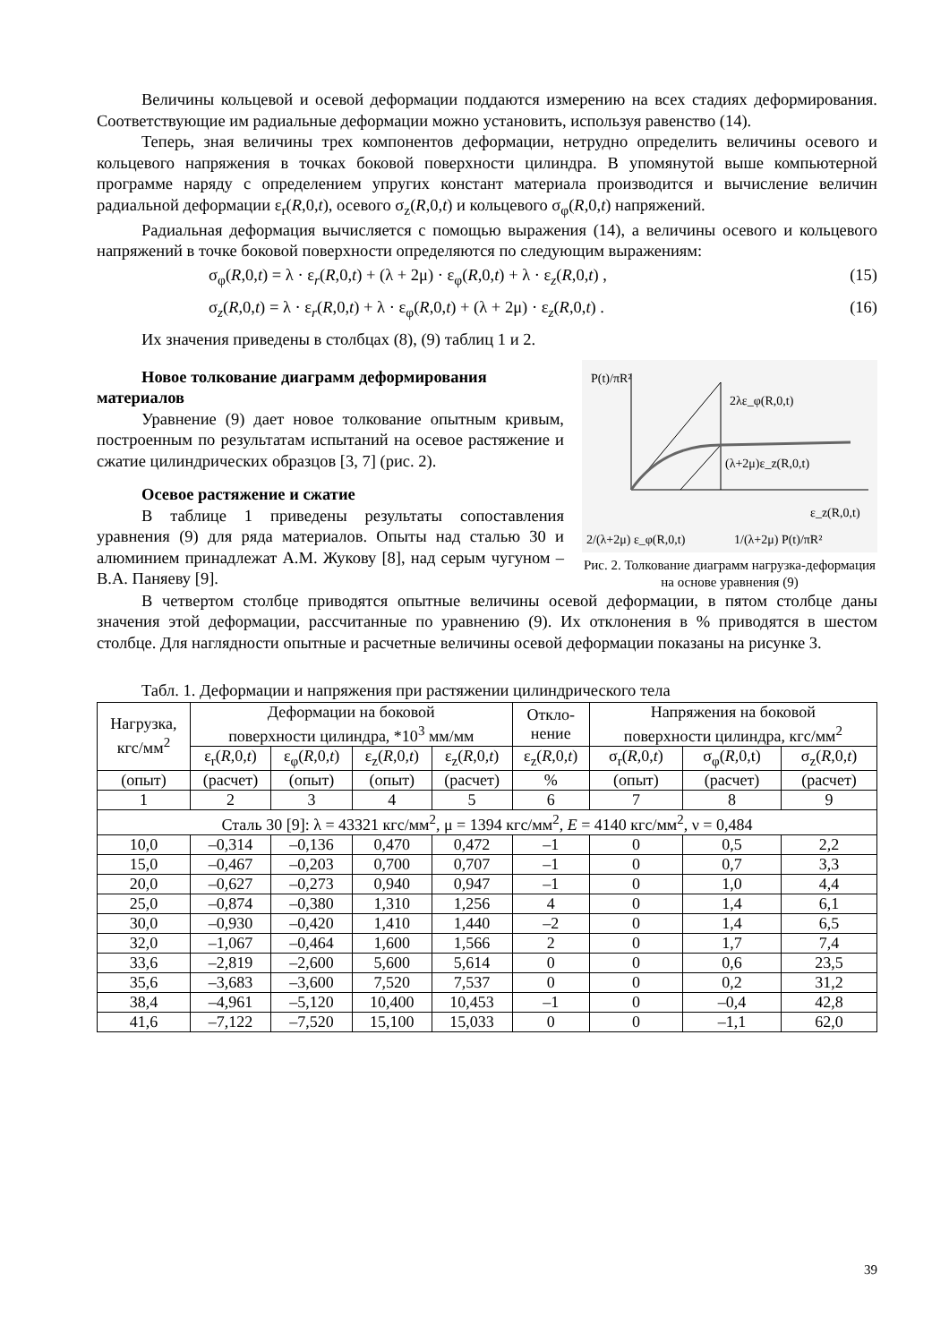Величины кольцевой и осевой деформации поддаются измерению на всех стадиях деформирования. Соответствующие им радиальные деформации можно установить, используя равенство (14).
Теперь, зная величины трех компонентов деформации, нетрудно определить величины осевого и кольцевого напряжения в точках боковой поверхности цилиндра. В упомянутой выше компьютерной программе наряду с определением упругих констант материала производится и вычисление величин радиальной деформации ε<sub>r</sub>(R,0,t), осевого σ<sub>z</sub>(R,0,t) и кольцевого σ<sub>φ</sub>(R,0,t) напряжений.
Радиальная деформация вычисляется с помощью выражения (14), а величины осевого и кольцевого напряжений в точке боковой поверхности определяются по следующим выражениям:
σ<sub>φ</sub>(R,0,t) = λ · ε<sub>r</sub>(R,0,t) + (λ + 2μ) · ε<sub>φ</sub>(R,0,t) + λ · ε<sub>z</sub>(R,0,t) , (15)
σ<sub>z</sub>(R,0,t) = λ · ε<sub>r</sub>(R,0,t) + λ · ε<sub>φ</sub>(R,0,t) + (λ + 2μ) · ε<sub>z</sub>(R,0,t) . (16)
Их значения приведены в столбцах (8), (9) таблиц 1 и 2.
Новое толкование диаграмм деформирования материалов
Уравнение (9) дает новое толкование опытным кривым, построенным по результатам испытаний на осевое растяжение и сжатие цилиндрических образцов [3, 7] (рис. 2).
Осевое растяжение и сжатие
В таблице 1 приведены результаты сопоставления уравнения (9) для ряда материалов. Опыты над сталью 30 и алюминием принадлежат А.М. Жукову [8], над серым чугуном – В.А. Паняеву [9].
P(t)/πR²
2λε_φ(R,0,t)
(λ+2μ)ε_z(R,0,t)
ε_z(R,0,t)
2/(λ+2μ) ε_φ(R,0,t)
1/(λ+2μ) P(t)/πR²
Рис. 2. Толкование диаграмм нагрузка-деформация на основе уравнения (9)
В четвертом столбце приводятся опытные величины осевой деформации, в пятом столбце даны значения этой деформации, рассчитанные по уравнению (9). Их отклонения в % приводятся в шестом столбце. Для наглядности опытные и расчетные величины осевой деформации показаны на рисунке 3.
Табл. 1. Деформации и напряжения при растяжении цилиндрического тела
| Нагрузка, кгс/мм<sup>2</sup> | Деформации на боковой поверхности цилиндра, *10<sup>3</sup> мм/мм | | | | Откло- нение | Напряжения на боковой поверхности цилиндра, кгс/мм<sup>2</sup> | | |
| --- | --- | --- | --- | --- | --- | --- | --- | --- |
| | ε<sub>r</sub>( R ,0, t ) | ε<sub>φ</sub>( R ,0, t ) | ε<sub>z</sub>( R ,0, t ) | ε<sub>z</sub>( R ,0, t ) | ε<sub>z</sub>( R ,0, t ) | σ<sub>r</sub>( R ,0, t ) | σ<sub>φ</sub>( R ,0,t) | σ<sub>z</sub>( R ,0, t ) |
| (опыт) | (расчет) | (опыт) | (опыт) | (расчет) | % | (опыт) | (расчет) | (расчет) |
| 1 | 2 | 3 | 4 | 5 | 6 | 7 | 8 | 9 |
| Сталь 30 [9]: λ = 43321 кгс/мм<sup>2</sup>, μ = 1394 кгс/мм<sup>2</sup>, E = 4140 кгс/мм<sup>2</sup>, ν = 0,484 | | | | | | | | |
| 10,0 | –0,314 | –0,136 | 0,470 | 0,472 | –1 | 0 | 0,5 | 2,2 |
| 15,0 | –0,467 | –0,203 | 0,700 | 0,707 | –1 | 0 | 0,7 | 3,3 |
| 20,0 | –0,627 | –0,273 | 0,940 | 0,947 | –1 | 0 | 1,0 | 4,4 |
| 25,0 | –0,874 | –0,380 | 1,310 | 1,256 | 4 | 0 | 1,4 | 6,1 |
| 30,0 | –0,930 | –0,420 | 1,410 | 1,440 | –2 | 0 | 1,4 | 6,5 |
| 32,0 | –1,067 | –0,464 | 1,600 | 1,566 | 2 | 0 | 1,7 | 7,4 |
| 33,6 | –2,819 | –2,600 | 5,600 | 5,614 | 0 | 0 | 0,6 | 23,5 |
| 35,6 | –3,683 | –3,600 | 7,520 | 7,537 | 0 | 0 | 0,2 | 31,2 |
| 38,4 | –4,961 | –5,120 | 10,400 | 10,453 | –1 | 0 | –0,4 | 42,8 |
| 41,6 | –7,122 | –7,520 | 15,100 | 15,033 | 0 | 0 | –1,1 | 62,0 |
39